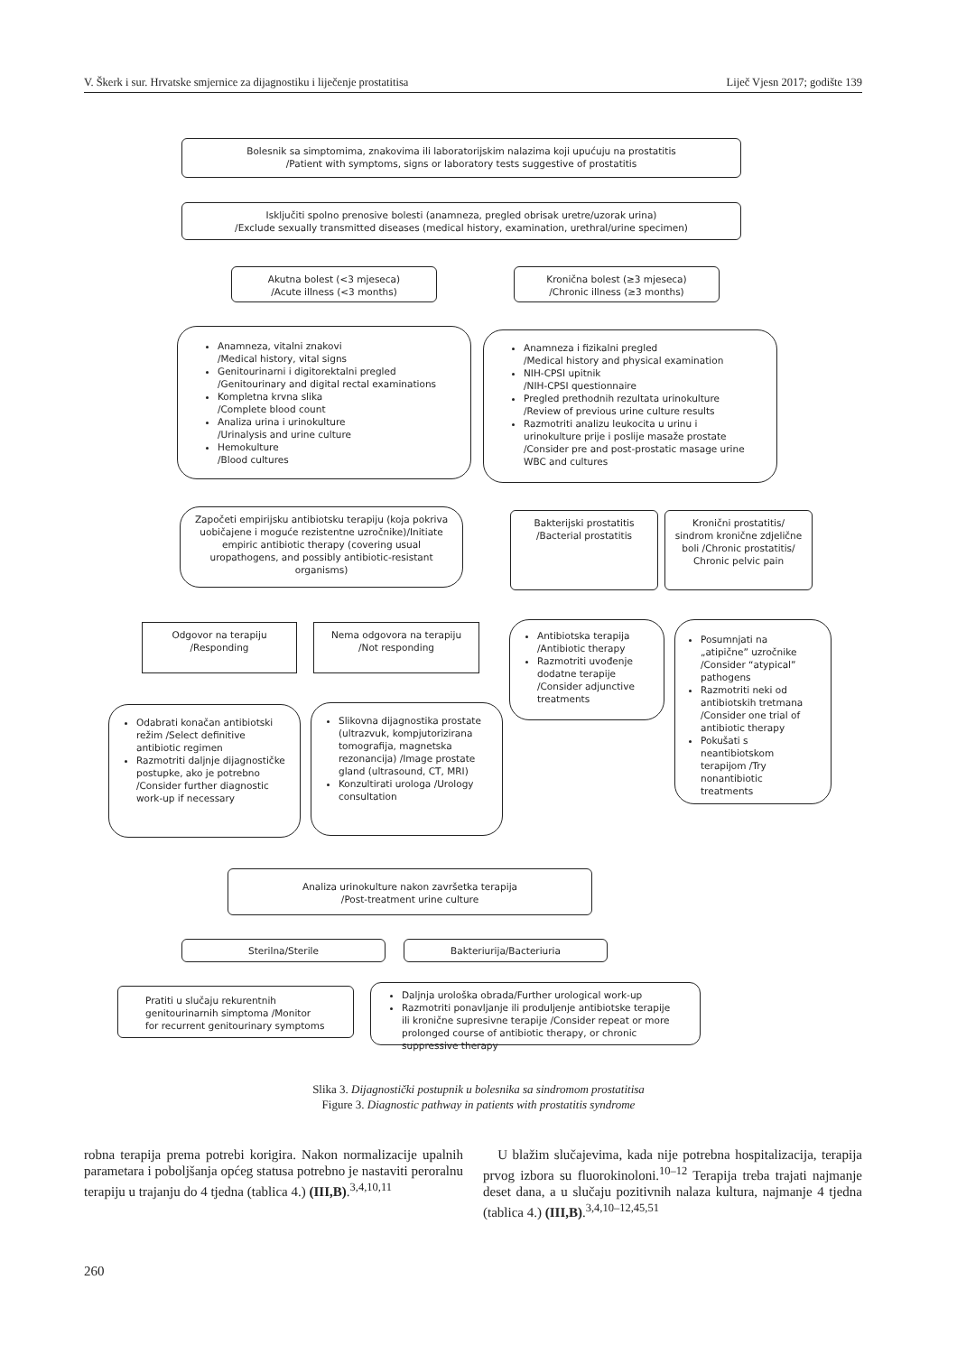V. Škerk i sur. Hrvatske smjernice za dijagnostiku i liječenje prostatitisa Liječ Vjesn 2017; godište 139
Bolesnik sa simptomima, znakovima ili laboratorijskim nalazima koji upućuju na prostatitis
/Patient with symptoms, signs or laboratory tests suggestive of prostatitis
Isključiti spolno prenosive bolesti (anamneza, pregled obrisak uretre/uzorak urina)
/Exclude sexually transmitted diseases (medical history, examination, urethral/urine specimen)
Akutna bolest (<3 mjeseca)
/Acute illness (<3 months)
Kronična bolest (≥3 mjeseca)
/Chronic illness (≥3 months)
Anamneza, vitalni znakovi
/Medical history, vital signs
Genitourinarni i digitorektalni pregled
/Genitourinary and digital rectal examinations
Kompletna krvna slika
/Complete blood count
Analiza urina i urinokulture
/Urinalysis and urine culture
Hemokulture
/Blood cultures
Anamneza i fizikalni pregled
/Medical history and physical examination
NIH-CPSI upitnik
/NIH-CPSI questionnaire
Pregled prethodnih rezultata urinokulture
/Review of previous urine culture results
Razmotriti analizu leukocita u urinu i urinokulture prije i poslije masaže prostate /Consider pre and post-prostatic masage urine WBC and cultures
Započeti empirijsku antibiotsku terapiju (koja pokriva uobičajene i moguće rezistentne uzročnike)/Initiate empiric antibiotic therapy (covering usual uropathogens, and possibly antibiotic-resistant organisms)
Bakterijski prostatitis
/Bacterial prostatitis
Kronični prostatitis/ sindrom kronične zdjelične boli /Chronic prostatitis/ Chronic pelvic pain
Odgovor na terapiju
/Responding
Nema odgovora na terapiju
/Not responding
Antibiotska terapija /Antibiotic therapy
Razmotriti uvođenje dodatne terapije /Consider adjunctive treatments
Posumnjati na „atipične” uzročnike /Consider “atypical” pathogens
Razmotriti neki od antibiotskih tretmana /Consider one trial of antibiotic therapy
Pokušati s neantibiotskom terapijom /Try nonantibiotic treatments
Odabrati konačan antibiotski režim /Select definitive antibiotic regimen
Razmotriti daljnje dijagnostičke postupke, ako je potrebno /Consider further diagnostic work-up if necessary
Slikovna dijagnostika prostate (ultrazvuk, kompjutorizirana tomografija, magnetska rezonancija) /Image prostate gland (ultrasound, CT, MRI)
Konzultirati urologa /Urology consultation
Analiza urinokulture nakon završetka terapija
/Post-treatment urine culture
Sterilna/Sterile Bakteriurija/Bacteriuria
Pratiti u slučaju rekurentnih genitourinarnih simptoma /Monitor for recurrent genitourinary symptoms
Daljnja urološka obrada/Further urological work-up
Razmotriti ponavljanje ili produljenje antibiotske terapije ili kronične supresivne terapije /Consider repeat or more prolonged course of antibiotic therapy, or chronic suppressive therapy
Slika 3. Dijagnostički postupnik u bolesnika sa sindromom prostatitisa
Figure 3. Diagnostic pathway in patients with prostatitis syndrome
robna terapija prema potrebi korigira. Nakon normalizacije upalnih parametara i poboljšanja općeg statusa potrebno je nastaviti peroralnu terapiju u trajanju do 4 tjedna (tablica 4.) (III,B).<sup>3,4,10,11</sup>
U blažim slučajevima, kada nije potrebna hospitalizacija, terapija prvog izbora su fluorokinoloni.<sup>10–12</sup> Terapija treba trajati najmanje deset dana, a u slučaju pozitivnih nalaza kultura, najmanje 4 tjedna (tablica 4.) (III,B).<sup>3,4,10–12,45,51</sup>
260